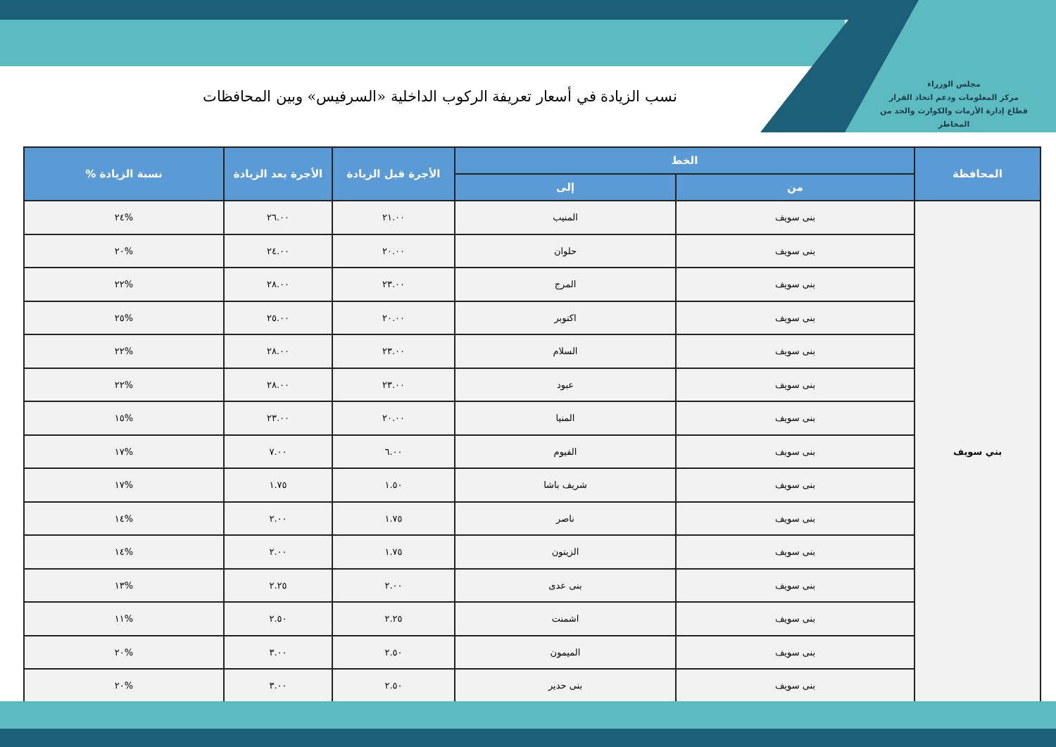مجلس الوزراء
مركز المعلومات ودعم اتخاذ القرار
قطاع إدارة الأزمات والكوارث والحد من المخاطر
نسب الزيادة في أسعار تعريفة الركوب الداخلية «السرفيس» وبين المحافظات
| المحافظة | الخط | | الأجرة قبل الزيادة | الأجرة بعد الزيادة | نسبة الزيادة % |
| --- | --- | --- | --- | --- | --- |
| | من | إلى | | | |
| بني سويف | بنى سويف | المنيب | ٢١.٠٠ | ٢٦.٠٠ | %٢٤ |
| | بنى سويف | حلوان | ٢٠.٠٠ | ٢٤.٠٠ | %٢٠ |
| | بنى سويف | المرج | ٢٣.٠٠ | ٢٨.٠٠ | %٢٢ |
| | بنى سويف | اكتوبر | ٢٠.٠٠ | ٢٥.٠٠ | %٢٥ |
| | بنى سويف | السلام | ٢٣.٠٠ | ٢٨.٠٠ | %٢٢ |
| | بنى سويف | عبود | ٢٣.٠٠ | ٢٨.٠٠ | %٢٢ |
| | بنى سويف | المنيا | ٢٠.٠٠ | ٢٣.٠٠ | %١٥ |
| | بنى سويف | الفيوم | ٦.٠٠ | ٧.٠٠ | %١٧ |
| | بنى سويف | شريف باشا | ١.٥٠ | ١.٧٥ | %١٧ |
| | بنى سويف | ناصر | ١.٧٥ | ٢.٠٠ | %١٤ |
| | بنى سويف | الزيتون | ١.٧٥ | ٢.٠٠ | %١٤ |
| | بنى سويف | بنى عدى | ٢.٠٠ | ٢.٢٥ | %١٣ |
| | بنى سويف | اشمنت | ٢.٢٥ | ٢.٥٠ | %١١ |
| | بنى سويف | الميمون | ٢.٥٠ | ٣.٠٠ | %٢٠ |
| | بنى سويف | بنى حدير | ٢.٥٠ | ٣.٠٠ | %٢٠ |